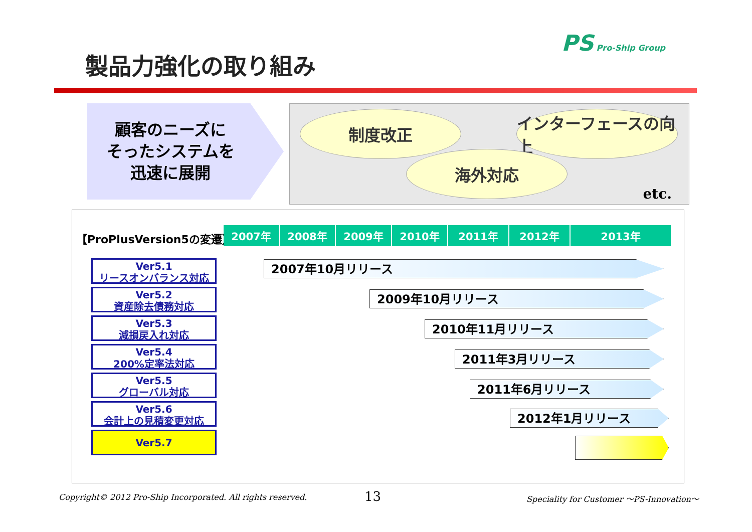PS Pro-Ship Group
製品力強化の取り組み
顧客のニーズに
そったシステムを
迅速に展開
制度改正
インターフェースの向上
海外対応
etc.
【ProPlusVersion5の変遷】
| 2007年 | 2008年 | 2009年 | 2010年 | 2011年 | 2012年 | 2013年 |
Ver5.1
リースオンバランス対応
Ver5.2
資産除去債務対応
Ver5.3
減損戻入れ対応
Ver5.4
200%定率法対応
Ver5.5
グローバル対応
Ver5.6
会計上の見積変更対応
Ver5.7
2007年10月リリース
2009年10月リリース
2010年11月リリース
2011年3月リリース
2011年6月リリース
2012年1月リリース
Copyright© 2012 Pro-Ship Incorporated. All rights reserved.
13
Speciality for Customer ～PS-Innovation～